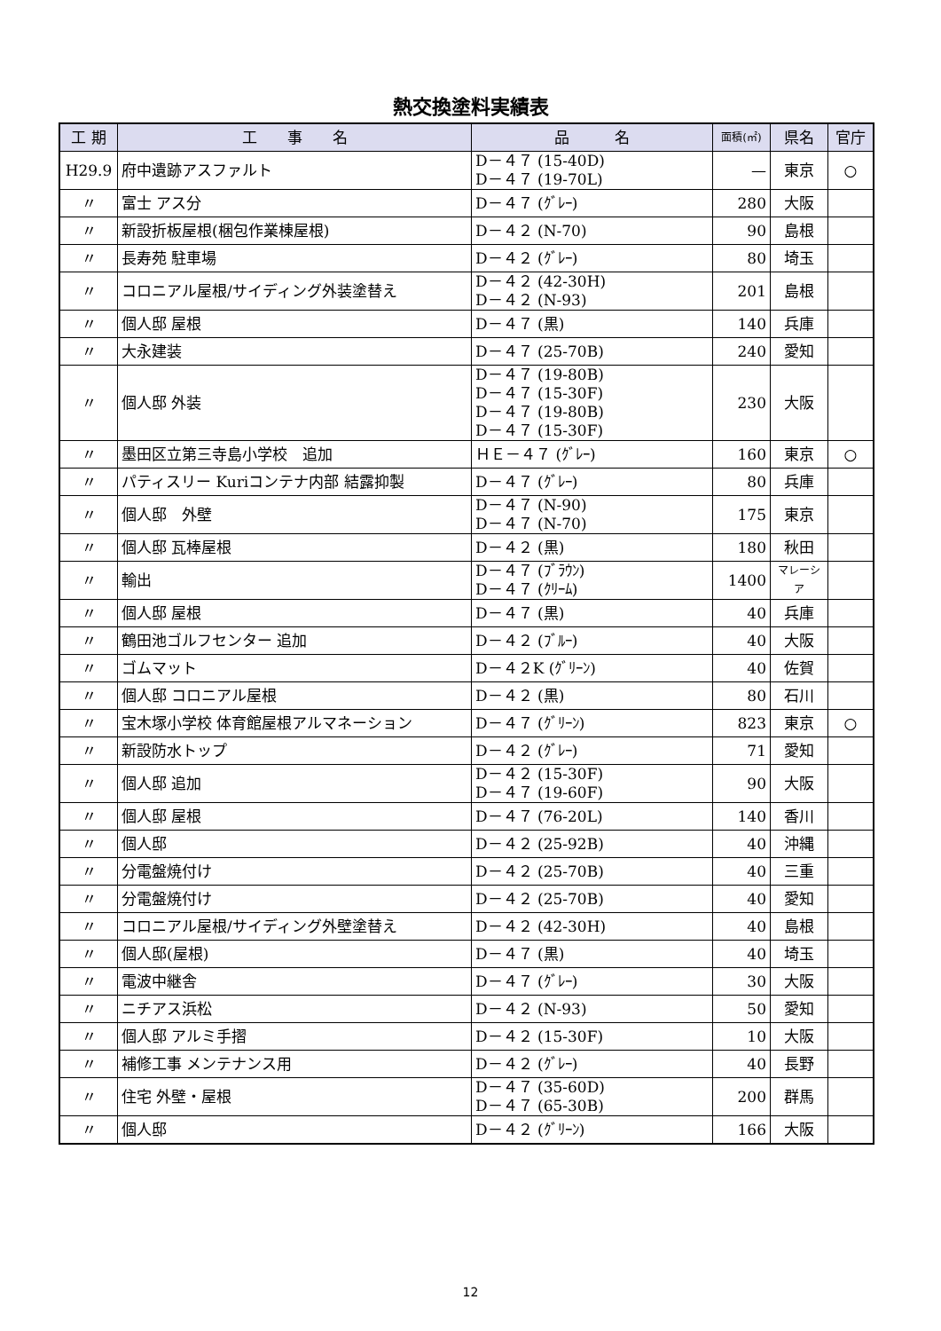熱交換塗料実績表
| 工 期 | 工 事 名 | 品 名 | 面積(㎡) | 県名 | 官庁 |
| --- | --- | --- | --- | --- | --- |
| H29.9 | 府中遺跡アスファルト | D－４７ (15-40D) D－４７ (19-70L) | — | 東京 | ○ |
| 〃 | 富士 アス分 | D－４７ (ｸﾞﾚｰ) | 280 | 大阪 | |
| 〃 | 新設折板屋根(梱包作業棟屋根) | D－４２ (N-70) | 90 | 島根 | |
| 〃 | 長寿苑 駐車場 | D－４２ (ｸﾞﾚｰ) | 80 | 埼玉 | |
| 〃 | コロニアル屋根/サイディング外装塗替え | D－４２ (42-30H) D－４２ (N-93) | 201 | 島根 | |
| 〃 | 個人邸 屋根 | D－４７ (黒) | 140 | 兵庫 | |
| 〃 | 大永建装 | D－４７ (25-70B) | 240 | 愛知 | |
| 〃 | 個人邸 外装 | D－４７ (19-80B) D－４７ (15-30F) D－４７ (19-80B) D－４７ (15-30F) | 230 | 大阪 | |
| 〃 | 墨田区立第三寺島小学校 追加 | ＨＥ－４７ (ｸﾞﾚｰ) | 160 | 東京 | ○ |
| 〃 | パティスリー Kuriコンテナ内部 結露抑製 | D－４７ (ｸﾞﾚｰ) | 80 | 兵庫 | |
| 〃 | 個人邸 外壁 | D－４７ (N-90) D－４７ (N-70) | 175 | 東京 | |
| 〃 | 個人邸 瓦棒屋根 | D－４２ (黒) | 180 | 秋田 | |
| 〃 | 輸出 | D－４７ (ﾌﾞﾗｳﾝ) D－４７ (ｸﾘｰﾑ) | 1400 | マレーシア | |
| 〃 | 個人邸 屋根 | D－４７ (黒) | 40 | 兵庫 | |
| 〃 | 鶴田池ゴルフセンター 追加 | D－４２ (ﾌﾞﾙｰ) | 40 | 大阪 | |
| 〃 | ゴムマット | D－４２K (ｸﾞﾘｰﾝ) | 40 | 佐賀 | |
| 〃 | 個人邸 コロニアル屋根 | D－４２ (黒) | 80 | 石川 | |
| 〃 | 宝木塚小学校 体育館屋根アルマネーション | D－４７ (ｸﾞﾘｰﾝ) | 823 | 東京 | ○ |
| 〃 | 新設防水トップ | D－４２ (ｸﾞﾚｰ) | 71 | 愛知 | |
| 〃 | 個人邸 追加 | D－４２ (15-30F) D－４７ (19-60F) | 90 | 大阪 | |
| 〃 | 個人邸 屋根 | D－４７ (76-20L) | 140 | 香川 | |
| 〃 | 個人邸 | D－４２ (25-92B) | 40 | 沖縄 | |
| 〃 | 分電盤焼付け | D－４２ (25-70B) | 40 | 三重 | |
| 〃 | 分電盤焼付け | D－４２ (25-70B) | 40 | 愛知 | |
| 〃 | コロニアル屋根/サイディング外壁塗替え | D－４２ (42-30H) | 40 | 島根 | |
| 〃 | 個人邸(屋根) | D－４７ (黒) | 40 | 埼玉 | |
| 〃 | 電波中継舎 | D－４７ (ｸﾞﾚｰ) | 30 | 大阪 | |
| 〃 | ニチアス浜松 | D－４２ (N-93) | 50 | 愛知 | |
| 〃 | 個人邸 アルミ手摺 | D－４２ (15-30F) | 10 | 大阪 | |
| 〃 | 補修工事 メンテナンス用 | D－４２ (ｸﾞﾚｰ) | 40 | 長野 | |
| 〃 | 住宅 外壁・屋根 | D－４７ (35-60D) D－４７ (65-30B) | 200 | 群馬 | |
| 〃 | 個人邸 | D－４２ (ｸﾞﾘｰﾝ) | 166 | 大阪 | |
12